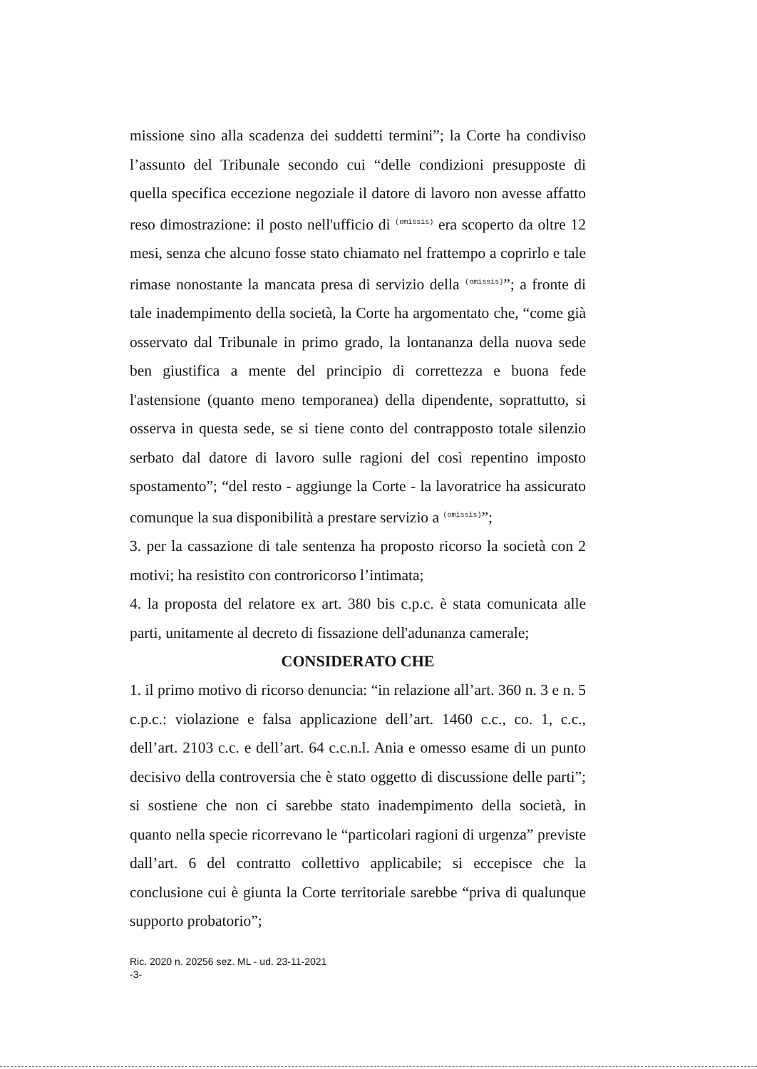missione sino alla scadenza dei suddetti termini”; la Corte ha condiviso l’assunto del Tribunale secondo cui “delle condizioni presupposte di quella specifica eccezione negoziale il datore di lavoro non avesse affatto reso dimostrazione: il posto nell'ufficio di (omissis) era scoperto da oltre 12 mesi, senza che alcuno fosse stato chiamato nel frattempo a coprirlo e tale rimase nonostante la mancata presa di servizio della (omissis)”; a fronte di tale inadempimento della società, la Corte ha argomentato che, “come già osservato dal Tribunale in primo grado, la lontananza della nuova sede ben giustifica a mente del principio di correttezza e buona fede l'astensione (quanto meno temporanea) della dipendente, soprattutto, si osserva in questa sede, se si tiene conto del contrapposto totale silenzio serbato dal datore di lavoro sulle ragioni del così repentino imposto spostamento”; “del resto - aggiunge la Corte - la lavoratrice ha assicurato comunque la sua disponibilità a prestare servizio a (omissis)”;
3. per la cassazione di tale sentenza ha proposto ricorso la società con 2 motivi; ha resistito con controricorso l’intimata;
4. la proposta del relatore ex art. 380 bis c.p.c. è stata comunicata alle parti, unitamente al decreto di fissazione dell'adunanza camerale;
CONSIDERATO CHE
1. il primo motivo di ricorso denuncia: “in relazione all’art. 360 n. 3 e n. 5 c.p.c.: violazione e falsa applicazione dell’art. 1460 c.c., co. 1, c.c., dell’art. 2103 c.c. e dell’art. 64 c.c.n.l. Ania e omesso esame di un punto decisivo della controversia che è stato oggetto di discussione delle parti”; si sostiene che non ci sarebbe stato inadempimento della società, in quanto nella specie ricorrevano le “particolari ragioni di urgenza” previste dall’art. 6 del contratto collettivo applicabile; si eccepisce che la conclusione cui è giunta la Corte territoriale sarebbe “priva di qualunque supporto probatorio”;
Ric. 2020 n. 20256 sez. ML - ud. 23-11-2021
-3-